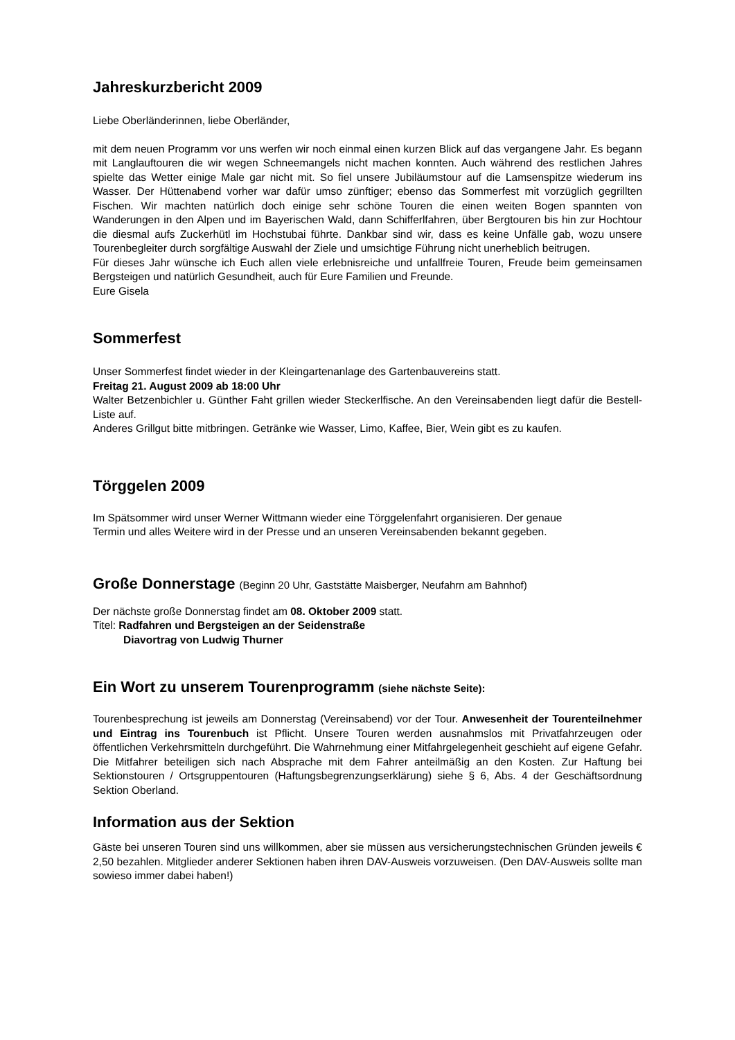Jahreskurzbericht 2009
Liebe Oberländerinnen, liebe Oberländer,
mit dem neuen Programm vor uns werfen wir noch einmal einen kurzen Blick auf das vergangene Jahr. Es begann mit Langlauftouren die wir wegen Schneemangels nicht machen konnten. Auch während des restlichen Jahres spielte das Wetter einige Male gar nicht mit. So fiel unsere Jubiläumstour auf die Lamsenspitze wiederum ins Wasser. Der Hüttenabend vorher war dafür umso zünftiger; ebenso das Sommerfest mit vorzüglich gegrillten Fischen. Wir machten natürlich doch einige sehr schöne Touren die einen weiten Bogen spannten von Wanderungen in den Alpen und im Bayerischen Wald, dann Schifferlfahren, über Bergtouren bis hin zur Hochtour die diesmal aufs Zuckerhütl im Hochstubai führte. Dankbar sind wir, dass es keine Unfälle gab, wozu unsere Tourenbegleiter durch sorgfältige Auswahl der Ziele und umsichtige Führung nicht unerheblich beitrugen.
Für dieses Jahr wünsche ich Euch allen viele erlebnisreiche und unfallfreie Touren, Freude beim gemeinsamen Bergsteigen und natürlich Gesundheit, auch für Eure Familien und Freunde.
Eure Gisela
Sommerfest
Unser Sommerfest findet wieder in der Kleingartenanlage des Gartenbauvereins statt.
Freitag 21. August 2009 ab 18:00 Uhr
Walter Betzenbichler u. Günther Faht grillen wieder Steckerlfische. An den Vereinsabenden liegt dafür die Bestell-Liste auf.
Anderes Grillgut bitte mitbringen. Getränke wie Wasser, Limo, Kaffee, Bier, Wein gibt es zu kaufen.
Törggelen 2009
Im Spätsommer wird unser Werner Wittmann wieder eine Törggelenfahrt organisieren. Der genaue
Termin und alles Weitere wird in der Presse und an unseren Vereinsabenden bekannt gegeben.
Große Donnerstage (Beginn 20 Uhr, Gaststätte Maisberger, Neufahrn am Bahnhof)
Der nächste große Donnerstag findet am 08. Oktober 2009 statt.
Titel: Radfahren und Bergsteigen an der Seidenstraße
Diavortrag von Ludwig Thurner
Ein Wort zu unserem Tourenprogramm (siehe nächste Seite):
Tourenbesprechung ist jeweils am Donnerstag (Vereinsabend) vor der Tour. Anwesenheit der Tourenteilnehmer und Eintrag ins Tourenbuch ist Pflicht. Unsere Touren werden ausnahmslos mit Privatfahrzeugen oder öffentlichen Verkehrsmitteln durchgeführt. Die Wahrnehmung einer Mitfahrgelegenheit geschieht auf eigene Gefahr. Die Mitfahrer beteiligen sich nach Absprache mit dem Fahrer anteilmäßig an den Kosten. Zur Haftung bei Sektionstouren / Ortsgruppentouren (Haftungsbegrenzungserklärung) siehe § 6, Abs. 4 der Geschäftsordnung Sektion Oberland.
Information aus der Sektion
Gäste bei unseren Touren sind uns willkommen, aber sie müssen aus versicherungstechnischen Gründen jeweils € 2,50 bezahlen. Mitglieder anderer Sektionen haben ihren DAV-Ausweis vorzuweisen. (Den DAV-Ausweis sollte man sowieso immer dabei haben!)